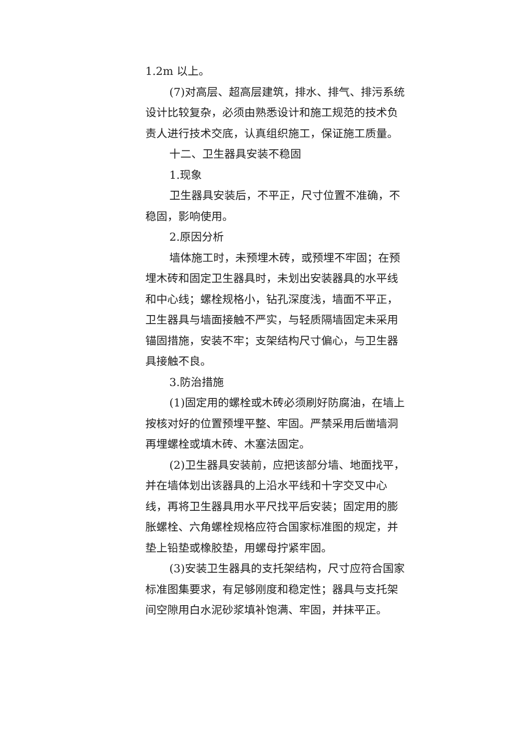1.2m 以上。
(7)对高层、超高层建筑，排水、排气、排污系统设计比较复杂，必须由熟悉设计和施工规范的技术负责人进行技术交底，认真组织施工，保证施工质量。
十二、卫生器具安装不稳固
1.现象
卫生器具安装后，不平正，尺寸位置不准确，不稳固，影响使用。
2.原因分析
墙体施工时，未预埋木砖，或预埋不牢固；在预埋木砖和固定卫生器具时，未划出安装器具的水平线和中心线；螺栓规格小，钻孔深度浅，墙面不平正，卫生器具与墙面接触不严实，与轻质隔墙固定未采用锚固措施，安装不牢；支架结构尺寸偏心，与卫生器具接触不良。
3.防治措施
(1)固定用的螺栓或木砖必须刷好防腐油，在墙上按核对好的位置预埋平整、牢固。严禁采用后凿墙洞再埋螺栓或填木砖、木塞法固定。
(2)卫生器具安装前，应把该部分墙、地面找平，并在墙体划出该器具的上沿水平线和十字交叉中心线，再将卫生器具用水平尺找平后安装；固定用的膨胀螺栓、六角螺栓规格应符合国家标准图的规定，并垫上铅垫或橡胶垫，用螺母拧紧牢固。
(3)安装卫生器具的支托架结构，尺寸应符合国家标准图集要求，有足够刚度和稳定性；器具与支托架间空隙用白水泥砂浆填补饱满、牢固，并抹平正。